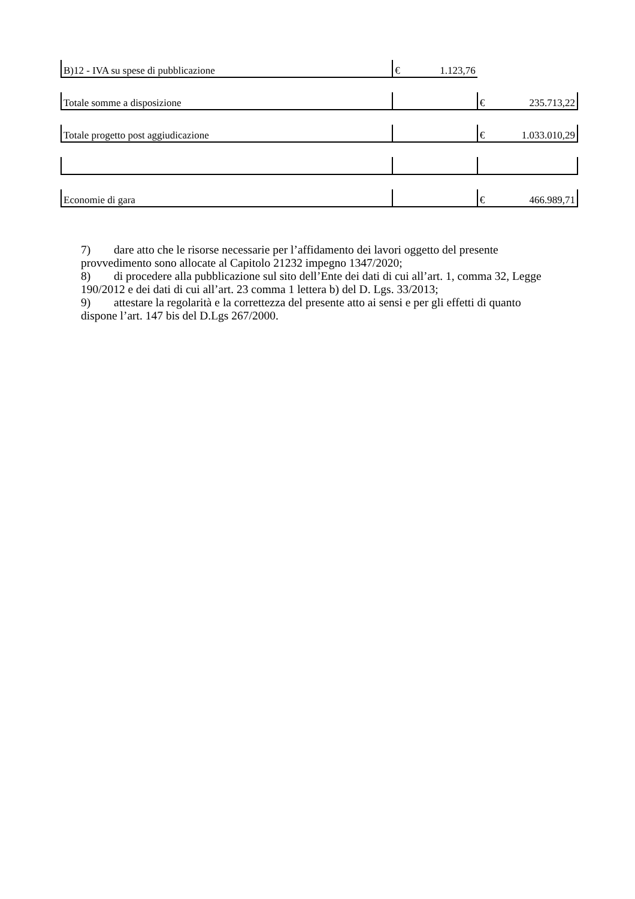| B)12 - IVA su spese di pubblicazione | € 1.123,76 | |
| Totale somme a disposizione | | € 235.713,22 |
| Totale progetto post aggiudicazione | | € 1.033.010,29 |
| Economie di gara | | € 466.989,71 |
7) dare atto che le risorse necessarie per l’affidamento dei lavori oggetto del presente provvedimento sono allocate al Capitolo 21232 impegno 1347/2020;
8) di procedere alla pubblicazione sul sito dell’Ente dei dati di cui all’art. 1, comma 32, Legge 190/2012 e dei dati di cui all’art. 23 comma 1 lettera b) del D. Lgs. 33/2013;
9) attestare la regolarità e la correttezza del presente atto ai sensi e per gli effetti di quanto dispone l’art. 147 bis del D.Lgs 267/2000.